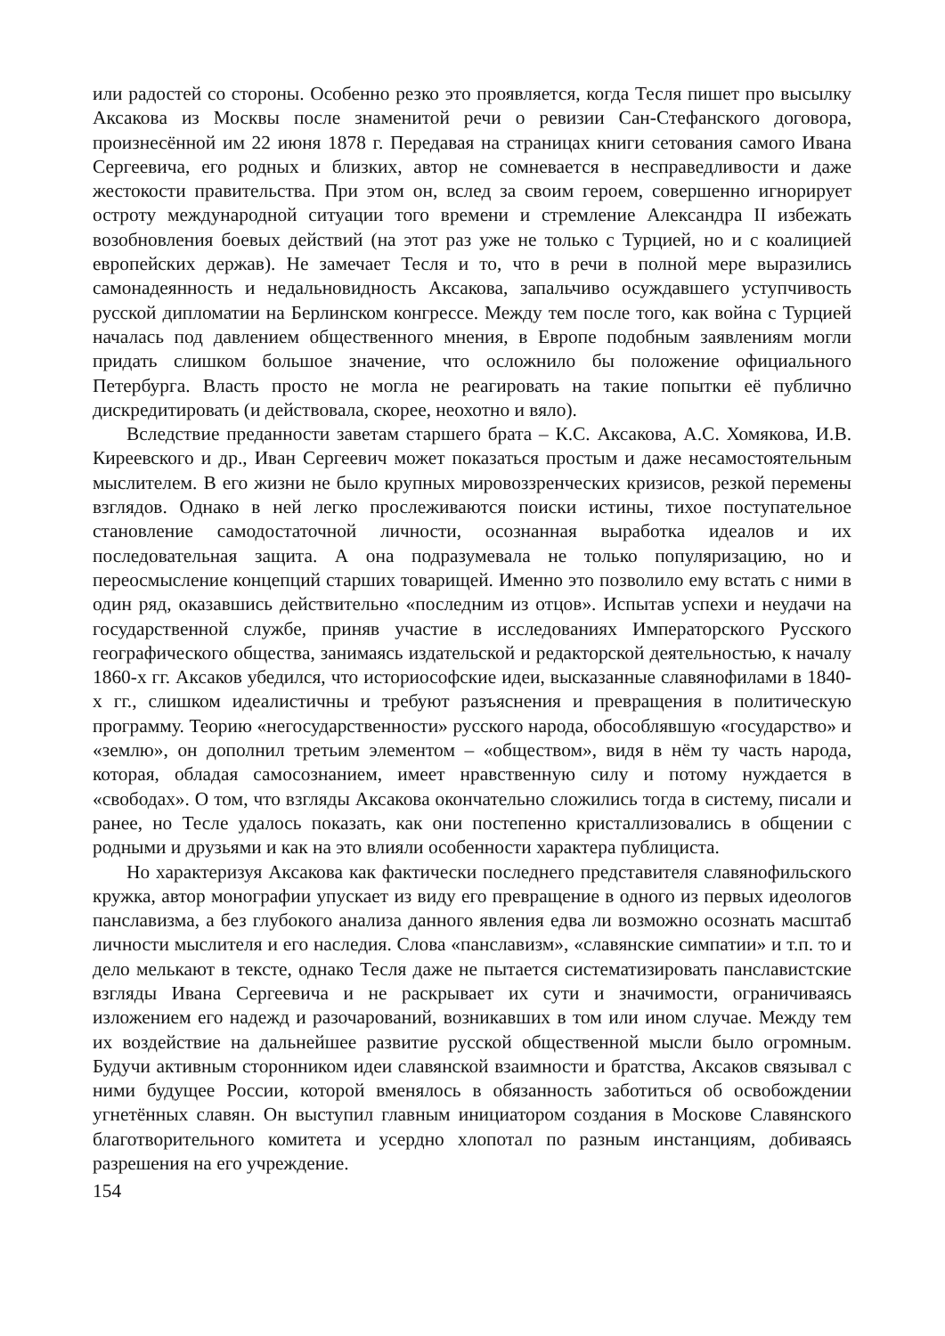или радостей со стороны. Особенно резко это проявляется, когда Тесля пишет про высылку Аксакова из Москвы после знаменитой речи о ревизии Сан-Стефанского договора, произнесённой им 22 июня 1878 г. Передавая на страницах книги сетования самого Ивана Сергеевича, его родных и близких, автор не сомневается в несправедливости и даже жестокости правительства. При этом он, вслед за своим героем, совершенно игнорирует остроту международной ситуации того времени и стремление Александра II избежать возобновления боевых действий (на этот раз уже не только с Турцией, но и с коалицией европейских держав). Не замечает Тесля и то, что в речи в полной мере выразились самонадеянность и недальновидность Аксакова, запальчиво осуждавшего уступчивость русской дипломатии на Берлинском конгрессе. Между тем после того, как война с Турцией началась под давлением общественного мнения, в Европе подобным заявлениям могли придать слишком большое значение, что осложнило бы положение официального Петербурга. Власть просто не могла не реагировать на такие попытки её публично дискредитировать (и действовала, скорее, неохотно и вяло).
Вследствие преданности заветам старшего брата – К.С. Аксакова, А.С. Хомякова, И.В. Киреевского и др., Иван Сергеевич может показаться простым и даже несамостоятельным мыслителем. В его жизни не было крупных мировоззренческих кризисов, резкой перемены взглядов. Однако в ней легко прослеживаются поиски истины, тихое поступательное становление самодостаточной личности, осознанная выработка идеалов и их последовательная защита. А она подразумевала не только популяризацию, но и переосмысление концепций старших товарищей. Именно это позволило ему встать с ними в один ряд, оказавшись действительно «последним из отцов». Испытав успехи и неудачи на государственной службе, приняв участие в исследованиях Императорского Русского географического общества, занимаясь издательской и редакторской деятельностью, к началу 1860-х гг. Аксаков убедился, что историософские идеи, высказанные славянофилами в 1840-х гг., слишком идеалистичны и требуют разъяснения и превращения в политическую программу. Теорию «негосударственности» русского народа, обособлявшую «государство» и «землю», он дополнил третьим элементом – «обществом», видя в нём ту часть народа, которая, обладая самосознанием, имеет нравственную силу и потому нуждается в «свободах». О том, что взгляды Аксакова окончательно сложились тогда в систему, писали и ранее, но Тесле удалось показать, как они постепенно кристаллизовались в общении с родными и друзьями и как на это влияли особенности характера публициста.
Но характеризуя Аксакова как фактически последнего представителя славянофильского кружка, автор монографии упускает из виду его превращение в одного из первых идеологов панславизма, а без глубокого анализа данного явления едва ли возможно осознать масштаб личности мыслителя и его наследия. Слова «панславизм», «славянские симпатии» и т.п. то и дело мелькают в тексте, однако Тесля даже не пытается систематизировать панславистские взгляды Ивана Сергеевича и не раскрывает их сути и значимости, ограничиваясь изложением его надежд и разочарований, возникавших в том или ином случае. Между тем их воздействие на дальнейшее развитие русской общественной мысли было огромным. Будучи активным сторонником идеи славянской взаимности и братства, Аксаков связывал с ними будущее России, которой вменялось в обязанность заботиться об освобождении угнетённых славян. Он выступил главным инициатором создания в Москове Славянского благотворительного комитета и усердно хлопотал по разным инстанциям, добиваясь разрешения на его учреждение.
154